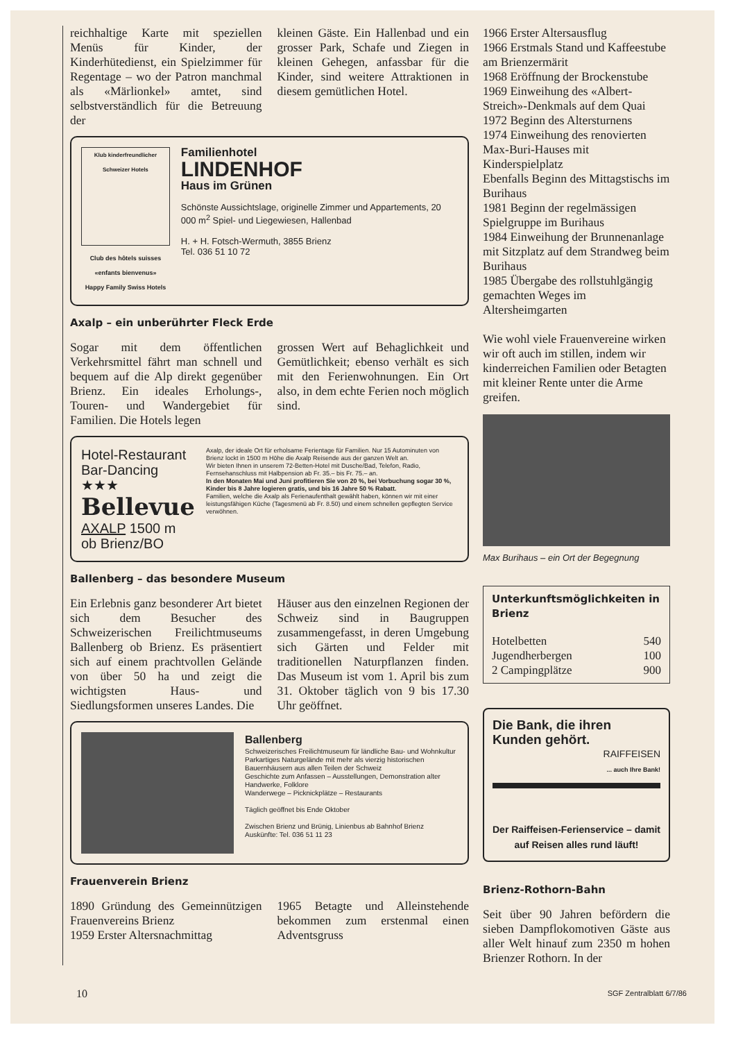reichhaltige Karte mit speziellen Menüs für Kinder, der Kinderhütedienst, ein Spielzimmer für Regentage – wo der Patron manchmal als «Märlionkel» amtet, sind selbstverständlich für die Betreuung der
kleinen Gäste. Ein Hallenbad und ein grosser Park, Schafe und Ziegen in kleinen Gehegen, anfassbar für die Kinder, sind weitere Attraktionen in diesem gemütlichen Hotel.
Klub kinderfreundlicher Schweizer Hotels
Club des hôtels suisses
«enfants bienvenus»
Happy Family Swiss Hotels
Familienhotel
LINDENHOF
Haus im Grünen
Schönste Aussichtslage, originelle Zimmer und Appartements, 20 000 m<sup>2</sup> Spiel- und Liegewiesen, Hallenbad
H. + H. Fotsch-Wermuth, 3855 Brienz
Tel. 036 51 10 72
Axalp – ein unberührter Fleck Erde
Sogar mit dem öffentlichen Verkehrsmittel fährt man schnell und bequem auf die Alp direkt gegenüber Brienz. Ein ideales Erholungs-, Touren- und Wandergebiet für Familien. Die Hotels legen
grossen Wert auf Behaglichkeit und Gemütlichkeit; ebenso verhält es sich mit den Ferienwohnungen. Ein Ort also, in dem echte Ferien noch möglich sind.
Hotel-Restaurant
Bar-Dancing
★★★
Bellevue
AXALP 1500 m
ob Brienz/BO
Axalp, der ideale Ort für erholsame Ferientage für Familien. Nur 15 Autominuten von Brienz lockt in 1500 m Höhe die Axalp Reisende aus der ganzen Welt an.
Wir bieten Ihnen in unserem 72-Betten-Hotel mit Dusche/Bad, Telefon, Radio, Fernsehanschluss mit Halbpension ab Fr. 35.– bis Fr. 75.– an.
In den Monaten Mai und Juni profitieren Sie von 20 %, bei Vorbuchung sogar 30 %, Kinder bis 8 Jahre logieren gratis, und bis 16 Jahre 50 % Rabatt.
Familien, welche die Axalp als Ferienaufenthalt gewählt haben, können wir mit einer leistungsfähigen Küche (Tagesmenü ab Fr. 8.50) und einem schnellen gepflegten Service verwöhnen.
Ballenberg – das besondere Museum
Ein Erlebnis ganz besonderer Art bietet sich dem Besucher des Schweizerischen Freilichtmuseums Ballenberg ob Brienz. Es präsentiert sich auf einem prachtvollen Gelände von über 50 ha und zeigt die wichtigsten Haus- und Siedlungsformen unseres Landes. Die
Häuser aus den einzelnen Regionen der Schweiz sind in Baugruppen zusammengefasst, in deren Umgebung sich Gärten und Felder mit traditionellen Naturpflanzen finden. Das Museum ist vom 1. April bis zum 31. Oktober täglich von 9 bis 17.30 Uhr geöffnet.
Ballenberg
Schweizerisches Freilichtmuseum für ländliche Bau- und Wohnkultur
Parkartiges Naturgelände mit mehr als vierzig historischen Bauernhäusern aus allen Teilen der Schweiz
Geschichte zum Anfassen – Ausstellungen, Demonstration alter Handwerke, Folklore
Wanderwege – Picknickplätze – Restaurants
Täglich geöffnet bis Ende Oktober
Zwischen Brienz und Brünig, Linienbus ab Bahnhof Brienz
Auskünfte: Tel. 036 51 11 23
Frauenverein Brienz
1890 Gründung des Gemeinnützigen Frauenvereins Brienz
1959 Erster Altersnachmittag
1965 Betagte und Alleinstehende bekommen zum erstenmal einen Adventsgruss
1966 Erster Altersausflug
1966 Erstmals Stand und Kaffeestube am Brienzermärit
1968 Eröffnung der Brockenstube
1969 Einweihung des «Albert-Streich»-Denkmals auf dem Quai
1972 Beginn des Altersturnens
1974 Einweihung des renovierten Max-Buri-Hauses mit Kinderspielplatz
Ebenfalls Beginn des Mittagstischs im Burihaus
1981 Beginn der regelmässigen Spielgruppe im Burihaus
1984 Einweihung der Brunnenanlage mit Sitzplatz auf dem Strandweg beim Burihaus
1985 Übergabe des rollstuhlgängig gemachten Weges im Altersheimgarten
Wie wohl viele Frauenvereine wirken wir oft auch im stillen, indem wir kinderreichen Familien oder Betagten mit kleiner Rente unter die Arme greifen.
Max Burihaus – ein Ort der Begegnung
Unterkunftsmöglichkeiten in Brienz
| Hotelbetten | 540 |
| Jugendherbergen | 100 |
| 2 Campingplätze | 900 |
Die Bank, die ihren Kunden gehört.
RAIFFEISEN
... auch Ihre Bank!
Der Raiffeisen-Ferienservice – damit auf Reisen alles rund läuft!
Brienz-Rothorn-Bahn
Seit über 90 Jahren befördern die sieben Dampflokomotiven Gäste aus aller Welt hinauf zum 2350 m hohen Brienzer Rothorn. In der
10 SGF Zentralblatt 6/7/86